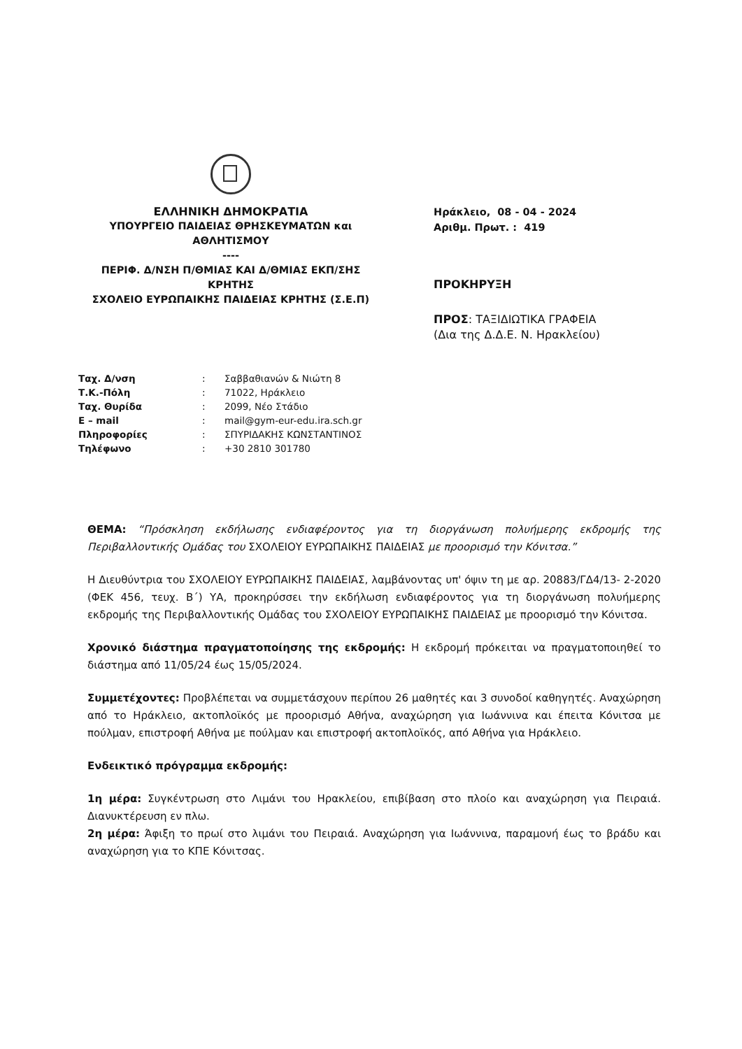ΕΛΛΗΝΙΚΗ ΔΗΜΟΚΡΑΤΙΑ
ΥΠΟΥΡΓΕΙΟ ΠΑΙΔΕΙΑΣ ΘΡΗΣΚΕΥΜΑΤΩΝ και ΑΘΛΗΤΙΣΜΟΥ
----
ΠΕΡΙΦ. Δ/ΝΣΗ Π/ΘΜΙΑΣ ΚΑΙ Δ/ΘΜΙΑΣ ΕΚΠ/ΣΗΣ ΚΡΗΤΗΣ
ΣΧΟΛΕΙΟ ΕΥΡΩΠΑΙΚΗΣ ΠΑΙΔΕΙΑΣ ΚΡΗΤΗΣ (Σ.Ε.Π)
Ηράκλειο, 08 - 04 - 2024
Αριθμ. Πρωτ. : 419
ΠΡΟΚΗΡΥΞΗ
ΠΡΟΣ: ΤΑΞΙΔΙΩΤΙΚΑ ΓΡΑΦΕΙΑ
(Δια της Δ.Δ.Ε. Ν. Ηρακλείου)
| Ταχ. Δ/νση | : | Σαββαθιανών & Νιώτη 8 |
| Τ.Κ.-Πόλη | : | 71022, Ηράκλειο |
| Ταχ. Θυρίδα | : | 2099, Νέο Στάδιο |
| E – mail | : | mail@gym-eur-edu.ira.sch.gr |
| Πληροφορίες | : | ΣΠΥΡΙΔΑΚΗΣ ΚΩΝΣΤΑΝΤΙΝΟΣ |
| Τηλέφωνο | : | +30 2810 301780 |
ΘΕΜΑ: “Πρόσκληση εκδήλωσης ενδιαφέροντος για τη διοργάνωση πολυήμερης εκδρομής της Περιβαλλοντικής Ομάδας του ΣΧΟΛΕΙΟΥ ΕΥΡΩΠΑΙΚΗΣ ΠΑΙΔΕΙΑΣ με προορισμό την Κόνιτσα.”
Η Διευθύντρια του ΣΧΟΛΕΙΟΥ ΕΥΡΩΠΑΙΚΗΣ ΠΑΙΔΕΙΑΣ, λαμβάνοντας υπ' όψιν τη με αρ. 20883/ΓΔ4/13- 2-2020 (ΦΕΚ 456, τευχ. Β΄) ΥΑ, προκηρύσσει την εκδήλωση ενδιαφέροντος για τη διοργάνωση πολυήμερης εκδρομής της Περιβαλλοντικής Ομάδας του ΣΧΟΛΕΙΟΥ ΕΥΡΩΠΑΙΚΗΣ ΠΑΙΔΕΙΑΣ με προορισμό την Κόνιτσα.
Χρονικό διάστημα πραγματοποίησης της εκδρομής: Η εκδρομή πρόκειται να πραγματοποιηθεί το διάστημα από 11/05/24 έως 15/05/2024.
Συμμετέχοντες: Προβλέπεται να συμμετάσχουν περίπου 26 μαθητές και 3 συνοδοί καθηγητές. Αναχώρηση από το Ηράκλειο, ακτοπλοϊκός με προορισμό Αθήνα, αναχώρηση για Ιωάννινα και έπειτα Κόνιτσα με πούλμαν, επιστροφή Αθήνα με πούλμαν και επιστροφή ακτοπλοϊκός, από Αθήνα για Ηράκλειο.
Ενδεικτικό πρόγραμμα εκδρομής:
1η μέρα: Συγκέντρωση στο Λιμάνι του Ηρακλείου, επιβίβαση στο πλοίο και αναχώρηση για Πειραιά. Διανυκτέρευση εν πλω.
2η μέρα: Άφιξη το πρωί στο λιμάνι του Πειραιά. Αναχώρηση για Ιωάννινα, παραμονή έως το βράδυ και αναχώρηση για το ΚΠΕ Κόνιτσας.